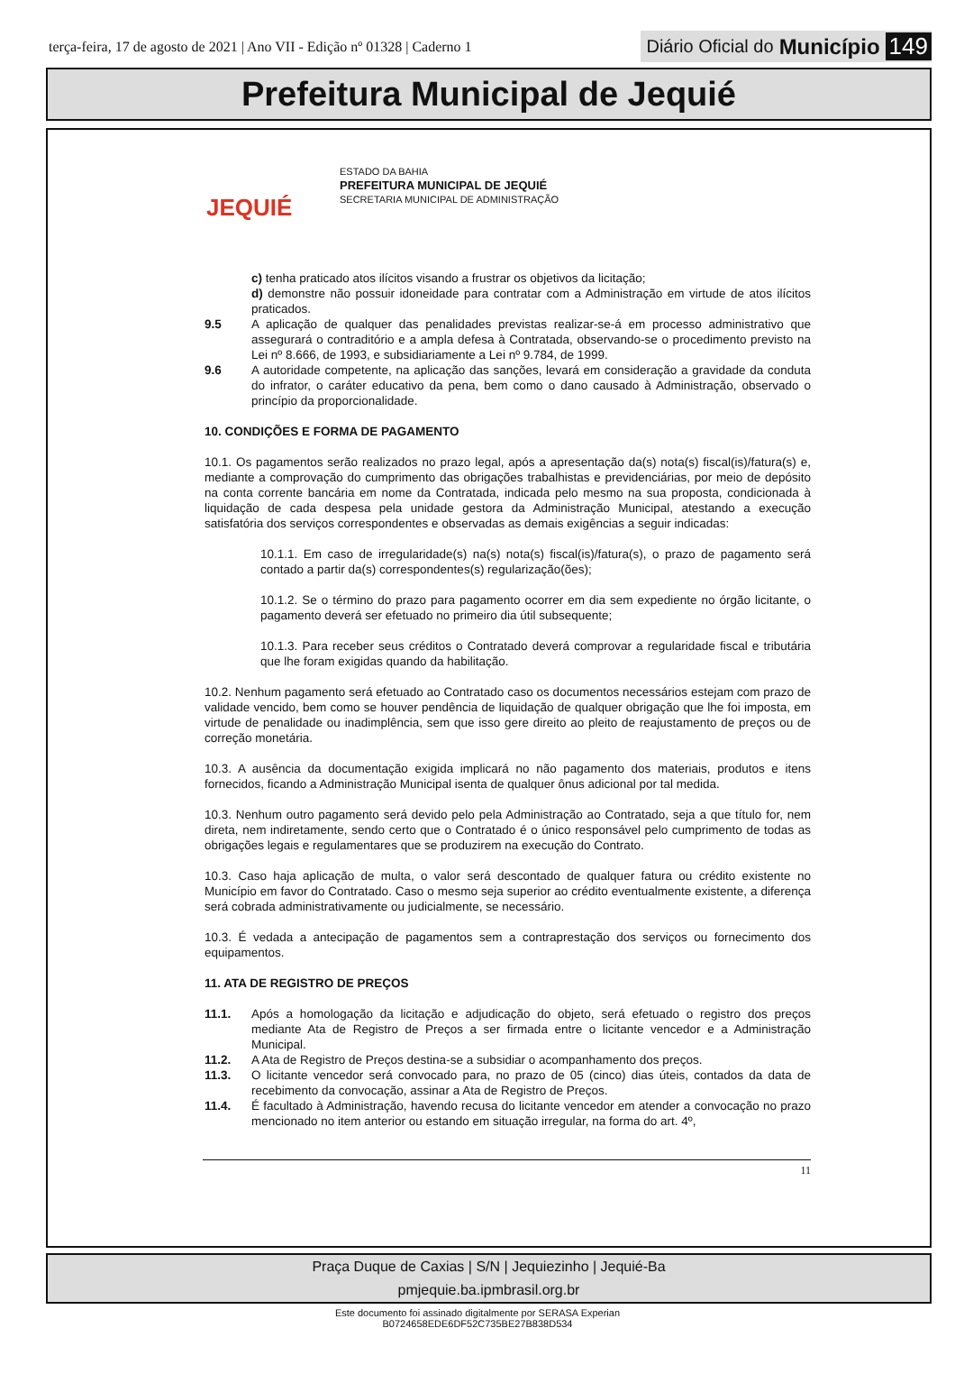terça-feira, 17 de agosto de 2021 | Ano VII - Edição nº 01328 | Caderno 1 Diário Oficial do Município 149
Prefeitura Municipal de Jequié
JEQUIÉ
ESTADO DA BAHIA
PREFEITURA MUNICIPAL DE JEQUIÉ
SECRETARIA MUNICIPAL DE ADMINISTRAÇÃO
c) tenha praticado atos ilícitos visando a frustrar os objetivos da licitação;
d) demonstre não possuir idoneidade para contratar com a Administração em virtude de atos ilícitos praticados.
9.5 A aplicação de qualquer das penalidades previstas realizar-se-á em processo administrativo que assegurará o contraditório e a ampla defesa à Contratada, observando-se o procedimento previsto na Lei nº 8.666, de 1993, e subsidiariamente a Lei nº 9.784, de 1999.
9.6 A autoridade competente, na aplicação das sanções, levará em consideração a gravidade da conduta do infrator, o caráter educativo da pena, bem como o dano causado à Administração, observado o princípio da proporcionalidade.
10. CONDIÇÕES E FORMA DE PAGAMENTO
10.1. Os pagamentos serão realizados no prazo legal, após a apresentação da(s) nota(s) fiscal(is)/fatura(s) e, mediante a comprovação do cumprimento das obrigações trabalhistas e previdenciárias, por meio de depósito na conta corrente bancária em nome da Contratada, indicada pelo mesmo na sua proposta, condicionada à liquidação de cada despesa pela unidade gestora da Administração Municipal, atestando a execução satisfatória dos serviços correspondentes e observadas as demais exigências a seguir indicadas:
10.1.1. Em caso de irregularidade(s) na(s) nota(s) fiscal(is)/fatura(s), o prazo de pagamento será contado a partir da(s) correspondentes(s) regularização(ões);
10.1.2. Se o término do prazo para pagamento ocorrer em dia sem expediente no órgão licitante, o pagamento deverá ser efetuado no primeiro dia útil subsequente;
10.1.3. Para receber seus créditos o Contratado deverá comprovar a regularidade fiscal e tributária que lhe foram exigidas quando da habilitação.
10.2. Nenhum pagamento será efetuado ao Contratado caso os documentos necessários estejam com prazo de validade vencido, bem como se houver pendência de liquidação de qualquer obrigação que lhe foi imposta, em virtude de penalidade ou inadimplência, sem que isso gere direito ao pleito de reajustamento de preços ou de correção monetária.
10.3. A ausência da documentação exigida implicará no não pagamento dos materiais, produtos e itens fornecidos, ficando a Administração Municipal isenta de qualquer ônus adicional por tal medida.
10.3. Nenhum outro pagamento será devido pelo pela Administração ao Contratado, seja a que título for, nem direta, nem indiretamente, sendo certo que o Contratado é o único responsável pelo cumprimento de todas as obrigações legais e regulamentares que se produzirem na execução do Contrato.
10.3. Caso haja aplicação de multa, o valor será descontado de qualquer fatura ou crédito existente no Município em favor do Contratado. Caso o mesmo seja superior ao crédito eventualmente existente, a diferença será cobrada administrativamente ou judicialmente, se necessário.
10.3. É vedada a antecipação de pagamentos sem a contraprestação dos serviços ou fornecimento dos equipamentos.
11. ATA DE REGISTRO DE PREÇOS
11.1. Após a homologação da licitação e adjudicação do objeto, será efetuado o registro dos preços mediante Ata de Registro de Preços a ser firmada entre o licitante vencedor e a Administração Municipal.
11.2. A Ata de Registro de Preços destina-se a subsidiar o acompanhamento dos preços.
11.3. O licitante vencedor será convocado para, no prazo de 05 (cinco) dias úteis, contados da data de recebimento da convocação, assinar a Ata de Registro de Preços.
11.4. É facultado à Administração, havendo recusa do licitante vencedor em atender a convocação no prazo mencionado no item anterior ou estando em situação irregular, na forma do art. 4º,
11
Praça Duque de Caxias | S/N | Jequiezinho | Jequié-Ba
pmjequie.ba.ipmbrasil.org.br
Este documento foi assinado digitalmente por SERASA Experian
B0724658EDE6DF52C735BE27B838D534